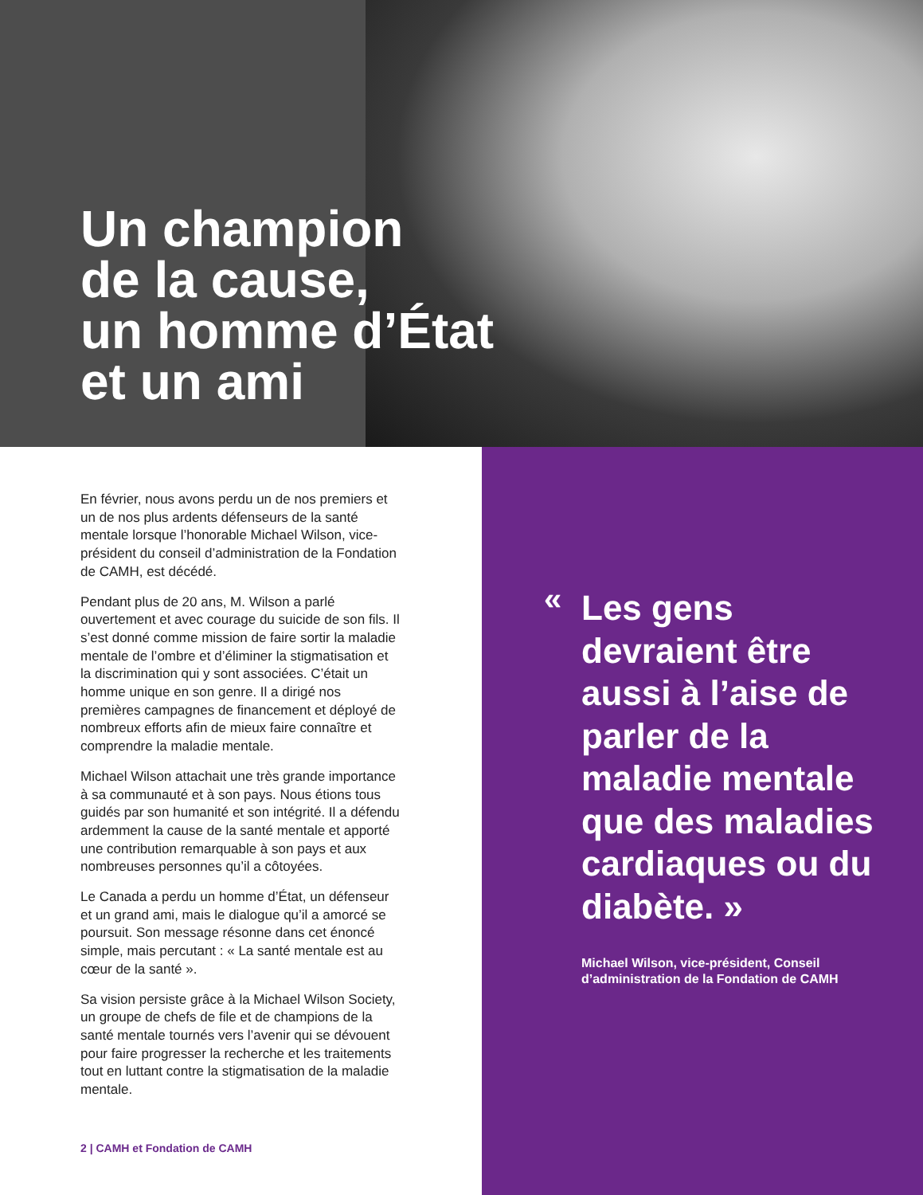Un champion
de la cause,
un homme d’État
et un ami
En février, nous avons perdu un de nos premiers et un de nos plus ardents défenseurs de la santé mentale lorsque l’honorable Michael Wilson, vice-président du conseil d’administration de la Fondation de CAMH, est décédé.
Pendant plus de 20 ans, M. Wilson a parlé ouvertement et avec courage du suicide de son fils. Il s’est donné comme mission de faire sortir la maladie mentale de l’ombre et d’éliminer la stigmatisation et la discrimination qui y sont associées. C’était un homme unique en son genre. Il a dirigé nos premières campagnes de financement et déployé de nombreux efforts afin de mieux faire connaître et comprendre la maladie mentale.
Michael Wilson attachait une très grande importance à sa communauté et à son pays. Nous étions tous guidés par son humanité et son intégrité. Il a défendu ardemment la cause de la santé mentale et apporté une contribution remarquable à son pays et aux nombreuses personnes qu’il a côtoyées.
Le Canada a perdu un homme d’État, un défenseur et un grand ami, mais le dialogue qu’il a amorcé se poursuit. Son message résonne dans cet énoncé simple, mais percutant : « La santé mentale est au cœur de la santé ».
Sa vision persiste grâce à la Michael Wilson Society, un groupe de chefs de file et de champions de la santé mentale tournés vers l’avenir qui se dévouent pour faire progresser la recherche et les traitements tout en luttant contre la stigmatisation de la maladie mentale.
2 | CAMH et Fondation de CAMH
«
Les gens devraient être aussi à l’aise de parler de la maladie mentale que des maladies cardiaques ou du diabète. »
Michael Wilson, vice-président, Conseil d’administration de la Fondation de CAMH